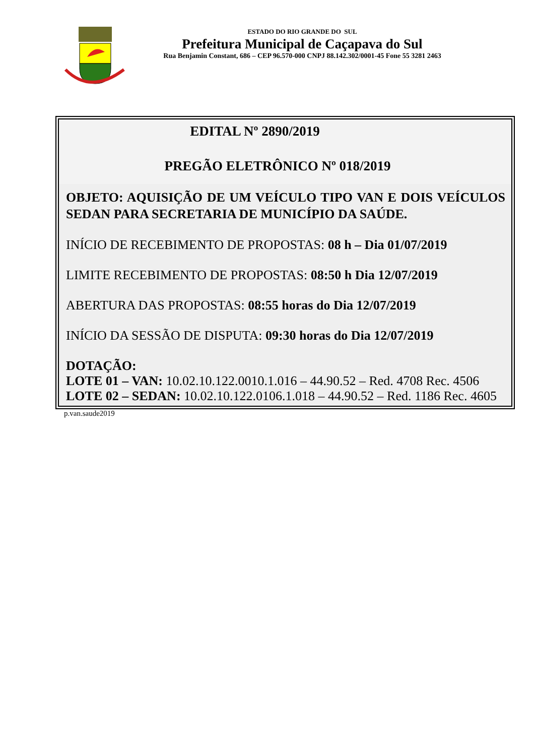ESTADO DO RIO GRANDE DO SUL
Prefeitura Municipal de Caçapava do Sul
Rua Benjamin Constant, 686 – CEP 96.570-000 CNPJ 88.142.302/0001-45 Fone 55 3281 2463
EDITAL Nº 2890/2019
PREGÃO ELETRÔNICO Nº 018/2019
OBJETO: AQUISIÇÃO DE UM VEÍCULO TIPO VAN E DOIS VEÍCULOS SEDAN PARA SECRETARIA DE MUNICÍPIO DA SAÚDE.
INÍCIO DE RECEBIMENTO DE PROPOSTAS: 08 h – Dia 01/07/2019
LIMITE RECEBIMENTO DE PROPOSTAS: 08:50 h Dia 12/07/2019
ABERTURA DAS PROPOSTAS: 08:55 horas do Dia 12/07/2019
INÍCIO DA SESSÃO DE DISPUTA: 09:30 horas do Dia 12/07/2019
DOTAÇÃO:
LOTE 01 – VAN: 10.02.10.122.0010.1.016 – 44.90.52 – Red. 4708 Rec. 4506
LOTE 02 – SEDAN: 10.02.10.122.0106.1.018 – 44.90.52 – Red. 1186 Rec. 4605
p.van.saude2019